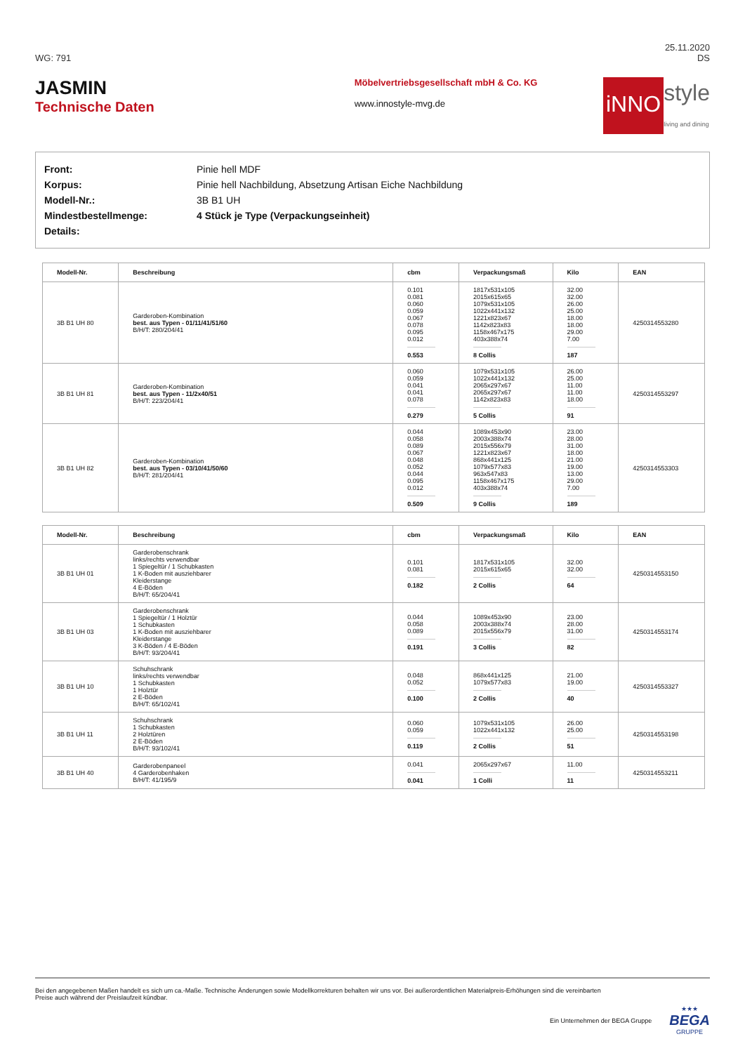WG: 791 25.11.2020
DS
JASMIN
Technische Daten
Möbelvertriebsgesellschaft mbH & Co. KG
www.innostyle-mvg.de
iNNO style
living and dining
| Front: | Pinie hell MDF |
| Korpus: | Pinie hell Nachbildung, Absetzung Artisan Eiche Nachbildung |
| Modell-Nr.: | 3B B1 UH |
| Mindestbestellmenge: | 4 Stück je Type (Verpackungseinheit) |
| Details: | |
| Modell-Nr. | Beschreibung | cbm | Verpackungsmaß | Kilo | EAN |
| --- | --- | --- | --- | --- | --- |
| 3B B1 UH 80 | Garderoben-Kombination best. aus Typen - 01/11/41/51/60 B/H/T: 280/204/41 | 0.101 0.081 0.060 0.059 0.067 0.078 0.095 0.012 0.553 | 1817x531x105 2015x615x65 1079x531x105 1022x441x132 1221x823x67 1142x823x83 1158x467x175 403x388x74 8 Collis | 32.00 32.00 26.00 25.00 18.00 18.00 29.00 7.00 187 | 4250314553280 |
| 3B B1 UH 81 | Garderoben-Kombination best. aus Typen - 11/2x40/51 B/H/T: 223/204/41 | 0.060 0.059 0.041 0.041 0.078 0.279 | 1079x531x105 1022x441x132 2065x297x67 2065x297x67 1142x823x83 5 Collis | 26.00 25.00 11.00 11.00 18.00 91 | 4250314553297 |
| 3B B1 UH 82 | Garderoben-Kombination best. aus Typen - 03/10/41/50/60 B/H/T: 281/204/41 | 0.044 0.058 0.089 0.067 0.048 0.052 0.044 0.095 0.012 0.509 | 1089x453x90 2003x388x74 2015x556x79 1221x823x67 868x441x125 1079x577x83 963x547x83 1158x467x175 403x388x74 9 Collis | 23.00 28.00 31.00 18.00 21.00 19.00 13.00 29.00 7.00 189 | 4250314553303 |
| Modell-Nr. | Beschreibung | cbm | Verpackungsmaß | Kilo | EAN |
| --- | --- | --- | --- | --- | --- |
| 3B B1 UH 01 | Garderobenschrank links/rechts verwendbar 1 Spiegeltür / 1 Schubkasten 1 K-Boden mit ausziehbarer Kleiderstange 4 E-Böden B/H/T: 65/204/41 | 0.101 0.081 0.182 | 1817x531x105 2015x615x65 2 Collis | 32.00 32.00 64 | 4250314553150 |
| 3B B1 UH 03 | Garderobenschrank 1 Spiegeltür / 1 Holztür 1 Schubkasten 1 K-Boden mit ausziehbarer Kleiderstange 3 K-Böden / 4 E-Böden B/H/T: 93/204/41 | 0.044 0.058 0.089 0.191 | 1089x453x90 2003x388x74 2015x556x79 3 Collis | 23.00 28.00 31.00 82 | 4250314553174 |
| 3B B1 UH 10 | Schuhschrank links/rechts verwendbar 1 Schubkasten 1 Holztür 2 E-Böden B/H/T: 65/102/41 | 0.048 0.052 0.100 | 868x441x125 1079x577x83 2 Collis | 21.00 19.00 40 | 4250314553327 |
| 3B B1 UH 11 | Schuhschrank 1 Schubkasten 2 Holztüren 2 E-Böden B/H/T: 93/102/41 | 0.060 0.059 0.119 | 1079x531x105 1022x441x132 2 Collis | 26.00 25.00 51 | 4250314553198 |
| 3B B1 UH 40 | Garderobenpaneel 4 Garderobenhaken B/H/T: 41/195/9 | 0.041 0.041 | 2065x297x67 1 Colli | 11.00 11 | 4250314553211 |
Bei den angegebenen Maßen handelt es sich um ca.-Maße. Technische Änderungen sowie Modellkorrekturen behalten wir uns vor. Bei außerordentlichen Materialpreis-Erhöhungen sind die vereinbarten
Preise auch während der Preislaufzeit kündbar.
Ein Unternehmen der BEGA Gruppe ★★★
BEGA
GRUPPE